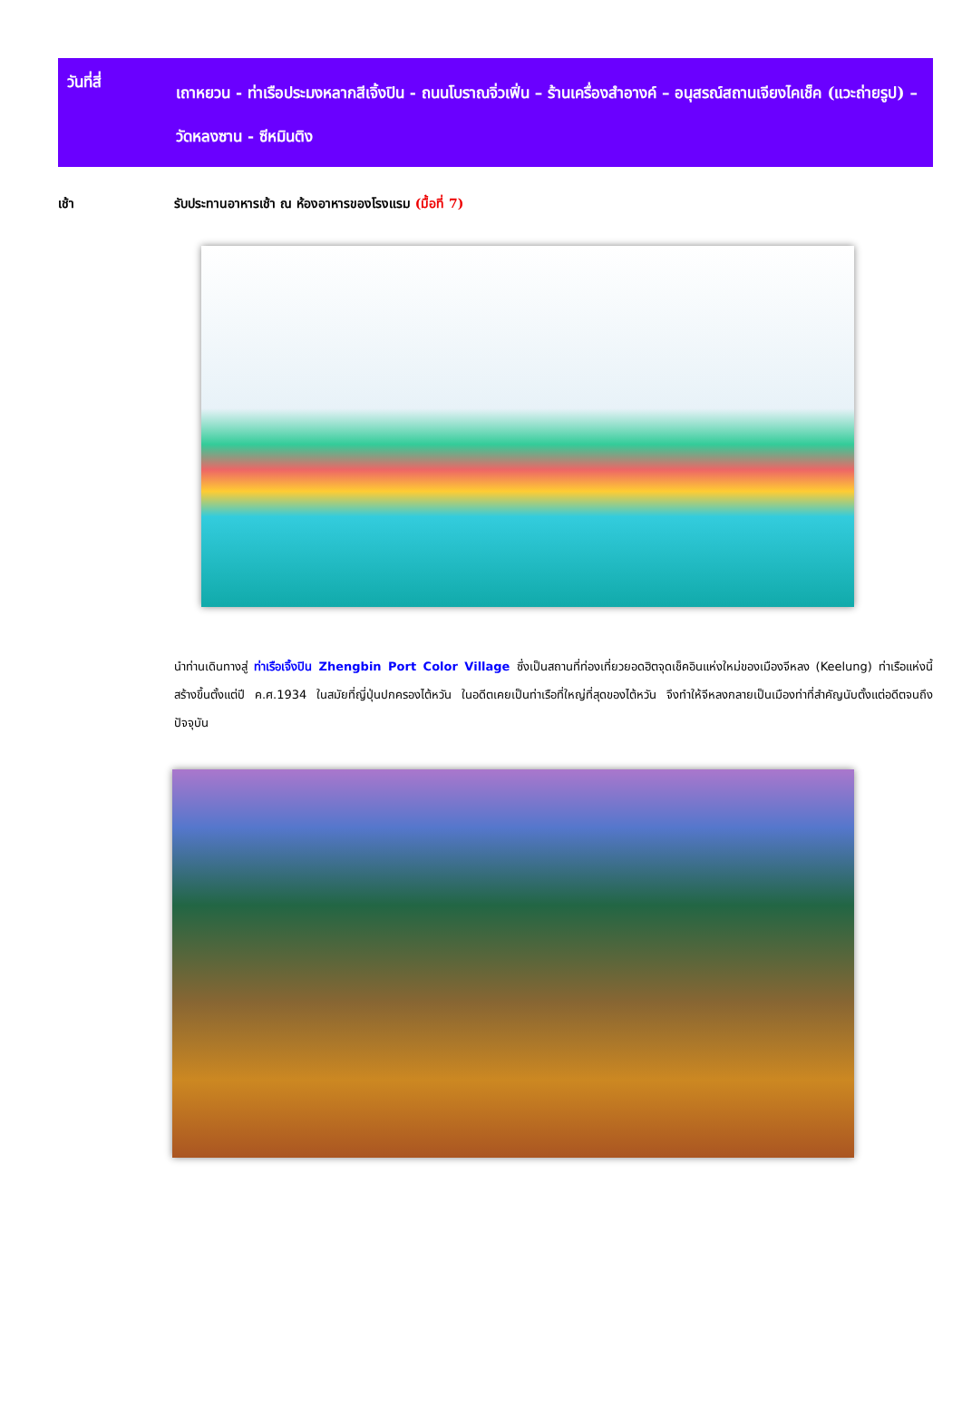วันที่สี่
เถาหยวน - ท่าเรือประมงหลากสีเจิ้งปิน - ถนนโบราณจิ่วเฟิ่น – ร้านเครื่องสำอางค์ – อนุสรณ์สถานเจียงไคเช็ค (แวะถ่ายรูป) – วัดหลงซาน - ซีหมินติง
เช้า รับประทานอาหารเช้า ณ ห้องอาหารของโรงแรม (มื้อที่ 7)
นำท่านเดินทางสู่ ท่าเรือเจิ้งปิน Zhengbin Port Color Village ซึ่งเป็นสถานที่ท่องเที่ยวยอดฮิตจุดเช็คอินแห่งใหม่ของเมืองจีหลง (Keelung) ท่าเรือแห่งนี้สร้างขึ้นตั้งแต่ปี ค.ศ.1934 ในสมัยที่ญี่ปุ่นปกครองไต้หวัน ในอดีตเคยเป็นท่าเรือที่ใหญ่ที่สุดของไต้หวัน จึงทำให้จีหลงกลายเป็นเมืองท่าที่สำคัญนับตั้งแต่อดีตจนถึงปัจจุบัน